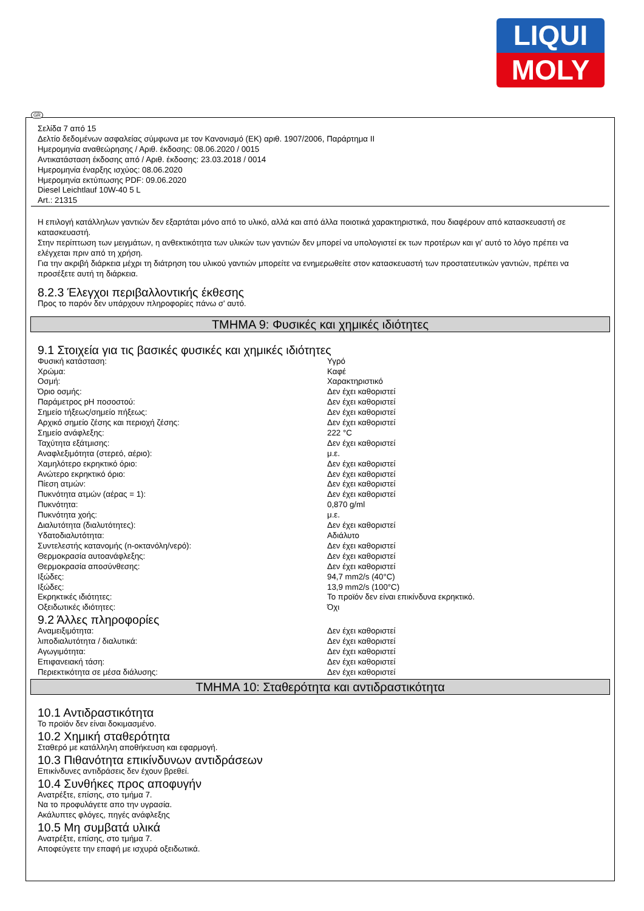LIQUI
MOLY
GR
Σελίδα 7 από 15
Δελτίο δεδομένων ασφαλείας σύμφωνα με τον Κανονισμό (ΕΚ) αριθ. 1907/2006, Παράρτημα II
Ημερομηνία αναθεώρησης / Αριθ. έκδοσης: 08.06.2020 / 0015
Αντικατάσταση έκδοσης από / Αριθ. έκδοσης: 23.03.2018 / 0014
Ημερομηνία έναρξης ισχύος: 08.06.2020
Ημερομηνία εκτύπωσης PDF: 09.06.2020
Diesel Leichtlauf 10W-40 5 L
Art.: 21315
Η επιλογή κατάλληλων γαντιών δεν εξαρτάται μόνο από το υλικό, αλλά και από άλλα ποιοτικά χαρακτηριστικά, που διαφέρουν από κατασκευαστή σε κατασκευαστή.
Στην περίπτωση των μειγμάτων, η ανθεκτικότητα των υλικών των γαντιών δεν μπορεί να υπολογιστεί εκ των προτέρων και γι' αυτό το λόγο πρέπει να ελέγχεται πριν από τη χρήση.
Για την ακριβή διάρκεια μέχρι τη διάτρηση του υλικού γαντιών μπορείτε να ενημερωθείτε στον κατασκευαστή των προστατευτικών γαντιών, πρέπει να προσέξετε αυτή τη διάρκεια.
8.2.3 Έλεγχοι περιβαλλοντικής έκθεσης
Προς το παρόν δεν υπάρχουν πληροφορίες πάνω σ' αυτό.
ΤΜΗΜΑ 9: Φυσικές και χημικές ιδιότητες
9.1 Στοιχεία για τις βασικές φυσικές και χημικές ιδιότητες
| Φυσική κατάσταση: | Υγρό |
| Χρώμα: | Καφέ |
| Οσμή: | Χαρακτηριστικό |
| Όριο οσμής: | Δεν έχει καθοριστεί |
| Παράμετρος pH ποσοστού: | Δεν έχει καθοριστεί |
| Σημείο τήξεως/σημείο πήξεως: | Δεν έχει καθοριστεί |
| Αρχικό σημείο ζέσης και περιοχή ζέσης: | Δεν έχει καθοριστεί |
| Σημείο ανάφλεξης: | 222 °C |
| Ταχύτητα εξάτμισης: | Δεν έχει καθοριστεί |
| Αναφλεξιμότητα (στερεό, αέριο): | μ.ε. |
| Χαμηλότερο εκρηκτικό όριο: | Δεν έχει καθοριστεί |
| Ανώτερο εκρηκτικό όριο: | Δεν έχει καθοριστεί |
| Πίεση ατμών: | Δεν έχει καθοριστεί |
| Πυκνότητα ατμών (αέρας = 1): | Δεν έχει καθοριστεί |
| Πυκνότητα: | 0,870 g/ml |
| Πυκνότητα χοής: | μ.ε. |
| Διαλυτότητα (διαλυτότητες): | Δεν έχει καθοριστεί |
| Υδατοδιαλυτότητα: | Αδιάλυτο |
| Συντελεστής κατανομής (n-οκτανόλη/νερό): | Δεν έχει καθοριστεί |
| Θερμοκρασία αυτοανάφλεξης: | Δεν έχει καθοριστεί |
| Θερμοκρασία αποσύνθεσης: | Δεν έχει καθοριστεί |
| Ιξώδες: | 94,7 mm2/s (40°C) |
| Ιξώδες: | 13,9 mm2/s (100°C) |
| Εκρηκτικές ιδιότητες: | Το προϊόν δεν είναι επικίνδυνα εκρηκτικό. |
| Οξειδωτικές ιδιότητες: | Όχι |
9.2 Άλλες πληροφορίες
| Αναμειξιμότητα: | Δεν έχει καθοριστεί |
| λιποδιαλυτότητα / διαλυτικά: | Δεν έχει καθοριστεί |
| Αγωγιμότητα: | Δεν έχει καθοριστεί |
| Επιφανειακή τάση: | Δεν έχει καθοριστεί |
| Περιεκτικότητα σε μέσα διάλυσης: | Δεν έχει καθοριστεί |
ΤΜΗΜΑ 10: Σταθερότητα και αντιδραστικότητα
10.1 Αντιδραστικότητα
Το προϊόν δεν είναι δοκιμασμένο.
10.2 Χημική σταθερότητα
Σταθερό με κατάλληλη αποθήκευση και εφαρμογή.
10.3 Πιθανότητα επικίνδυνων αντιδράσεων
Επικίνδυνες αντιδράσεις δεν έχουν βρεθεί.
10.4 Συνθήκες προς αποφυγήν
Ανατρέξτε, επίσης, στο τμήμα 7.
Να το προφυλάγετε απο την υγρασία.
Ακάλυπτες φλόγες, πηγές ανάφλεξης
10.5 Μη συμβατά υλικά
Ανατρέξτε, επίσης, στο τμήμα 7.
Αποφεύγετε την επαφή με ισχυρά οξειδωτικά.